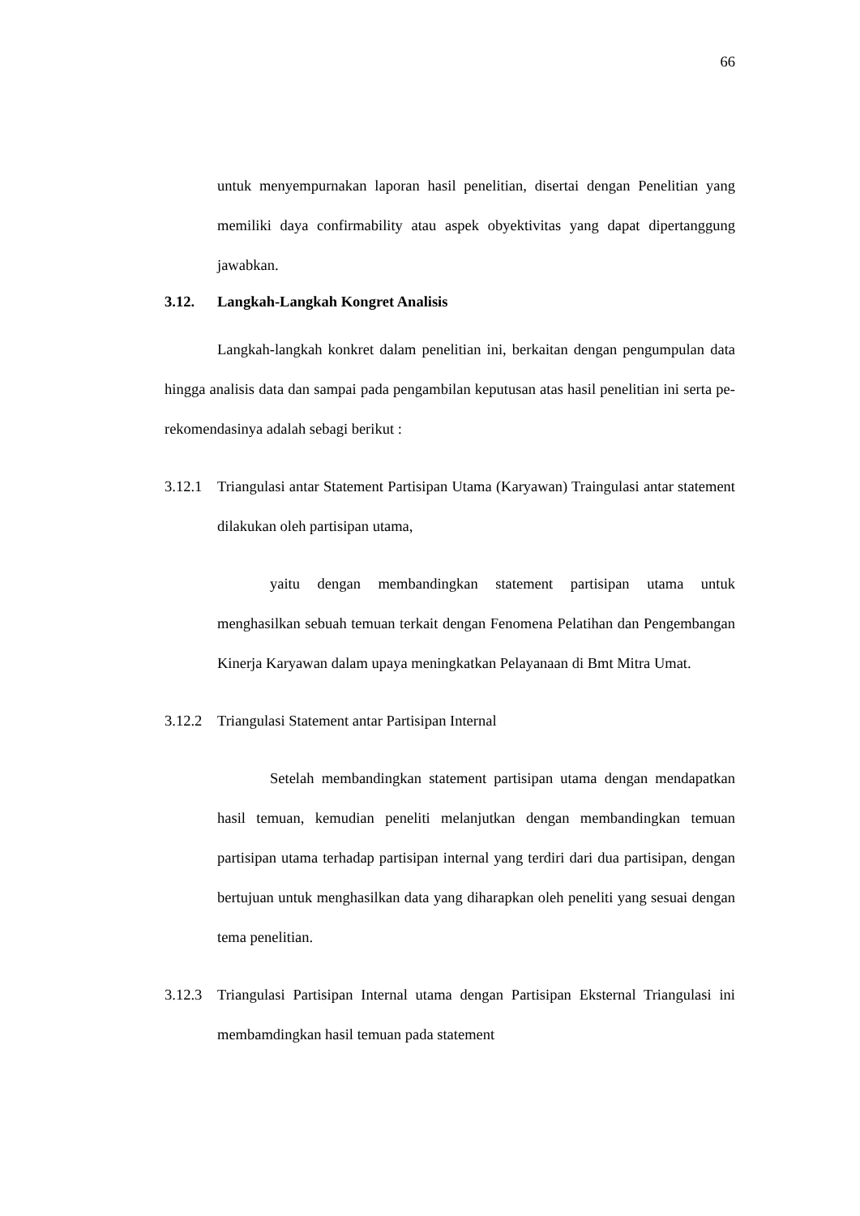66
untuk menyempurnakan laporan hasil penelitian, disertai dengan Penelitian yang memiliki daya confirmability atau aspek obyektivitas yang dapat dipertanggung jawabkan.
3.12. Langkah-Langkah Kongret Analisis
Langkah-langkah konkret dalam penelitian ini, berkaitan dengan pengumpulan data hingga analisis data dan sampai pada pengambilan keputusan atas hasil penelitian ini serta pe-rekomendasinya adalah sebagi berikut :
3.12.1
Triangulasi antar Statement Partisipan Utama (Karyawan) Traingulasi antar statement dilakukan oleh partisipan utama,
yaitu dengan membandingkan statement partisipan utama untuk menghasilkan sebuah temuan terkait dengan Fenomena Pelatihan dan Pengembangan Kinerja Karyawan dalam upaya meningkatkan Pelayanaan di Bmt Mitra Umat.
3.12.2
Triangulasi Statement antar Partisipan Internal
Setelah membandingkan statement partisipan utama dengan mendapatkan hasil temuan, kemudian peneliti melanjutkan dengan membandingkan temuan partisipan utama terhadap partisipan internal yang terdiri dari dua partisipan, dengan bertujuan untuk menghasilkan data yang diharapkan oleh peneliti yang sesuai dengan tema penelitian.
3.12.3
Triangulasi Partisipan Internal utama dengan Partisipan Eksternal Triangulasi ini membamdingkan hasil temuan pada statement